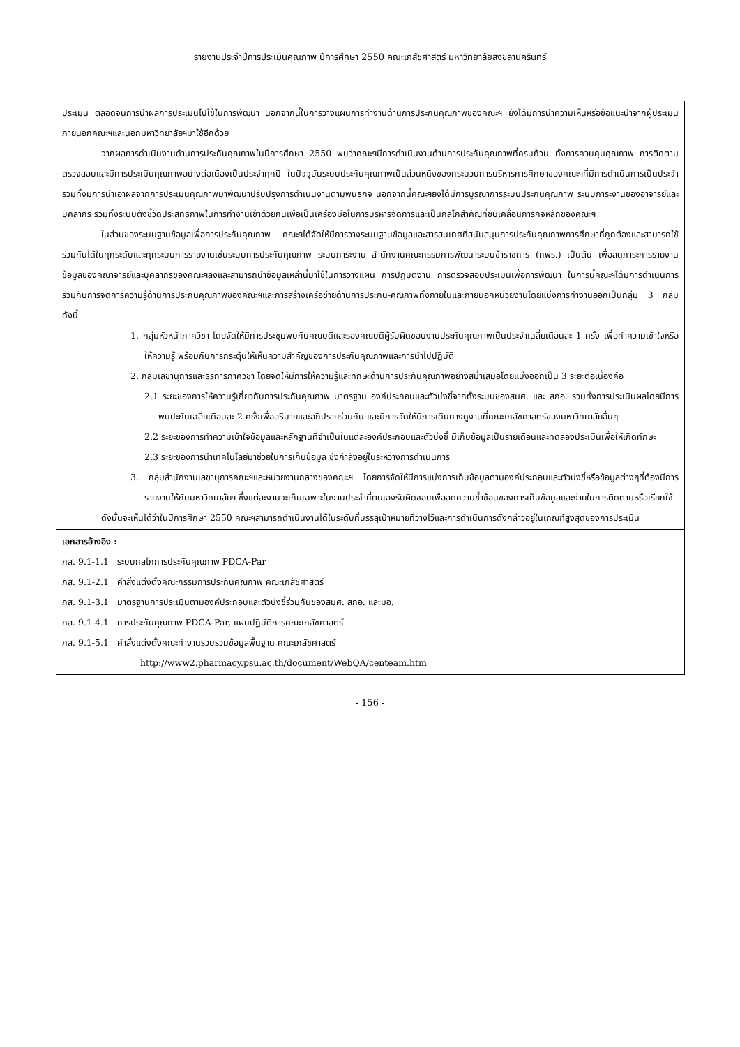รายงานประจำปีการประเมินคุณภาพ ปีการศึกษา 2550 คณะเภสัชศาสตร์ มหาวิทยาลัยสงขลานครินทร์
ประเมิน ตลอดจนการนำผลการประเมินไปใช้ในการพัฒนา นอกจากนี้ในการวางแผนการทำงานด้านการประกันคุณภาพของคณะฯ ยังได้มีการนำความเห็นหรือข้อแนะนำจากผู้ประเมินภายนอกคณะฯและนอกมหาวิทยาลัยฯมาใช้อีกด้วย
จากผลการดำเนินงานด้านการประกันคุณภาพในปีการศึกษา 2550 พบว่าคณะฯมีการดำเนินงานด้านการประกันคุณภาพที่ครบถ้วน ทั้งการควบคุมคุณภาพ การติดตามตรวจสอบและมีการประเมินคุณภาพอย่างต่อเนื่องเป็นประจำทุกปี ในปัจจุบันระบบประกันคุณภาพเป็นส่วนหนึ่งของกระบวนการบริหารการศึกษาของคณะฯที่มีการดำเนินการเป็นประจำรวมทั้งมีการนำเอาผลจากการประเมินคุณภาพมาพัฒนาปรับปรุงการดำเนินงานตามพันธกิจ นอกจากนี้คณะฯยังได้มีการบูรณาการระบบประกันคุณภาพ ระบบภาระงานของอาจารย์และบุคลากร รวมทั้งระบบตังชี้วัดประสิทธิภาพในการทำงานเข้าด้วยกันเพื่อเป็นเครื่องมือในการบริหารจัดการและเป็นกลไกสำคัญที่ขับเคลื่อนภารกิจหลักของคณะฯ
ในส่วนของระบบฐานข้อมูลเพื่อการประกันคุณภาพ คณะฯได้จัดให้มีการวางระบบฐานข้อมูลและสารสนเทศที่สนับสนุนการประกันคุณภาพการศึกษาที่ถูกต้องและสามารถใช้ร่วมกันได้ในทุกระดับและทุกระบบการรายงานเช่นระบบการประกันคุณภาพ ระบบภาระงาน สำนักงานคณะกรรมการพัฒนาระบบข้าราชการ (กพร.) เป็นต้น เพื่อลดภาระการรายงานข้อมูลของคณาจารย์และบุคลากรของคณะฯลงและสามารถนำข้อมูลเหล่านี้มาใช้ในการวางแผน การปฏิบัติงาน การตรวจสอบประเมินเพื่อการพัฒนา ในการนี้คณะฯได้มีการดำเนินการร่วมกับการจัดการความรู้ด้านการประกันคุณภาพของคณะฯและการสร้างเครือข่ายด้านการประกัน-คุณภาพทั้งภายในและภายนอกหน่วยงานโดยแบ่งการทำงานออกเป็นกลุ่ม 3 กลุ่ม ดังนี้
1. กลุ่มหัวหน้าภาควิชา โดยจัดให้มีการประชุมพบกับคณบดีและรองคณบดีผู้รับผิดชอบงานประกันคุณภาพเป็นประจำเฉลี่ยเดือนละ 1 ครั้ง เพื่อทำความเข้าใจหรือให้ความรู้ พร้อมกับการกระตุ้นให้เห็นความสำคัญของการประกันคุณภาพและการนำไปปฏิบัติ
2. กลุ่มเลขานุการและธุรการภาควิชา โดยจัดให้มีการให้ความรู้และทักษะด้านการประกันคุณภาพอย่างสม่ำเสมอโดยแบ่งออกเป็น 3 ระยะต่อเนื่องคือ
2.1 ระยะของการให้ความรู้เกี่ยวกับการประกันคุณภาพ มาตรฐาน องค์ประกอบและตัวบ่งชี้จากทั้งระบบของสมศ. และ สกอ. รวมทั้งการประเมินผลโดยมีการพบปะกันเฉลี่ยเดือนละ 2 ครั้งเพื่ออธิบายและอภิปรายร่วมกัน และมีการจัดให้มีการเดินทางดูงานที่คณะเภสัชศาสตร์ของมหาวิทยาลัยอื่นๆ
2.2 ระยะของการทำความเข้าใจข้อมูลและหลักฐานที่จำเป็นในแต่ละองค์ประกอบและตัวบ่งชี้ มีเก็บข้อมูลเป็นรายเดือนและทดลองประเมินเพื่อให้เกิดทักษะ
2.3 ระยะของการนำเทคโนโลยีมาช่วยในการเก็บข้อมูล ซึ่งกำลังอยู่ในระหว่างการดำเนินการ
3. กลุ่มสำนักงานเลขานุการคณะฯและหน่วยงานกลางของคณะฯ โดยการจัดให้มีการแบ่งการเก็บข้อมูลตามองค์ประกอบและตัวบ่งชี้หรือข้อมูลต่างๆที่ต้องมีการรายงานให้กับมหาวิทยาลัยฯ ซึ่งแต่ละงานจะเก็บเฉพาะในงานประจำที่ตนเองรับผิดชอบเพื่อลดความซ้ำซ้อนของการเก็บข้อมูลและง่ายในการติดตามหรือเรียกใช้
ดังนั้นจะเห็นได้ว่าในปีการศึกษา 2550 คณะฯสามารถดำเนินงานได้ในระดับที่บรรลุเป้าหมายที่วางไว้และการดำเนินการดังกล่าวอยู่ในเกณฑ์สูงสุดของการประเมิน
เอกสารอ้างอิง :
ภส. 9.1-1.1 ระบบกลไกการประกันคุณภาพ PDCA-Par
ภส. 9.1-2.1 คำสั่งแต่งตั้งคณะกรรมการประกันคุณภาพ คณะเภสัชศาสตร์
ภส. 9.1-3.1 มาตรฐานการประเมินตามองค์ประกอบและตัวบ่งชี้ร่วมกันของสมศ. สกอ. และมอ.
ภส. 9.1-4.1 การประกันคุณภาพ PDCA-Par, แผนปฏิบัติการคณะเภสัชศาสตร์
ภส. 9.1-5.1 คำสั่งแต่งตั้งคณะทำงานรวบรวมข้อมูลพื้นฐาน คณะเภสัชศาสตร์
http://www2.pharmacy.psu.ac.th/document/WebQA/centeam.htm
- 156 -